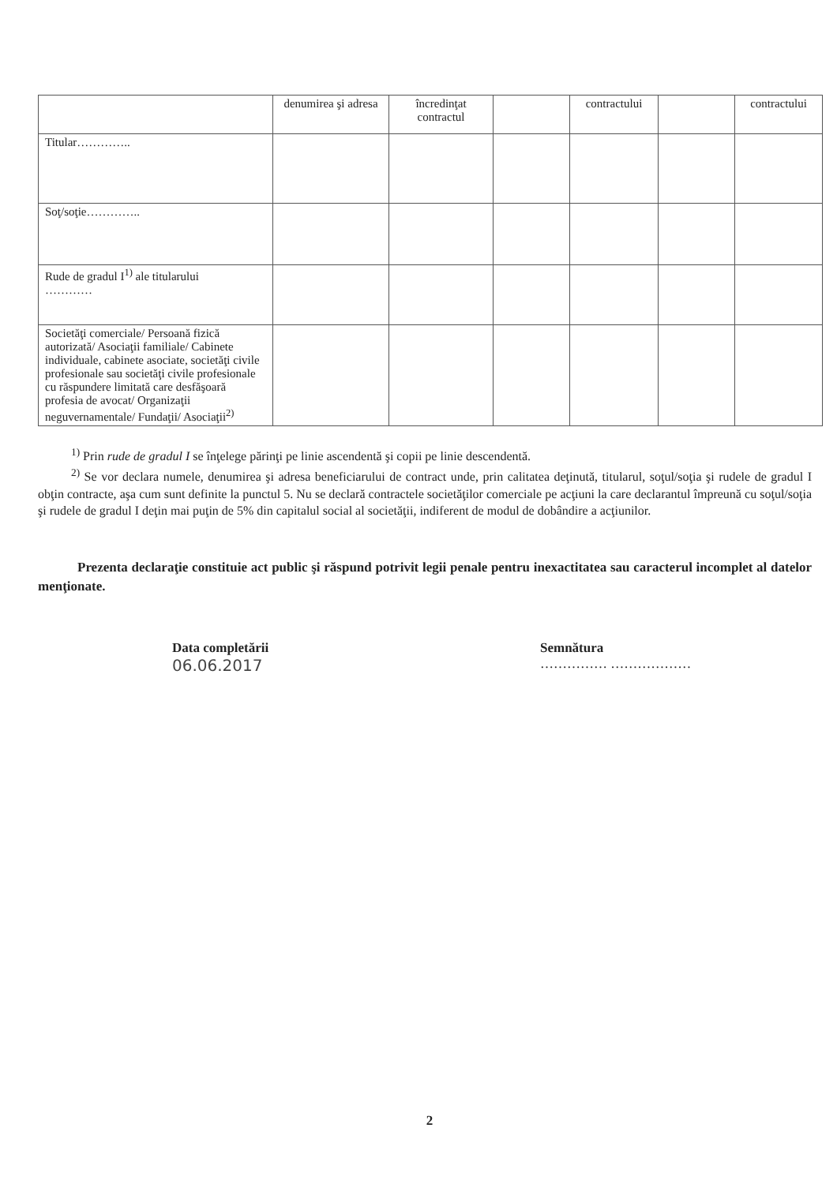| | denumirea şi adresa | încredinţat contractul | | contractului | | contractului |
| Titular………….. | | | | | | |
| Soţ/soţie………….. | | | | | | |
| Rude de gradul I<sup>1)</sup> ale titularului ………… | | | | | | |
| Societăţi comerciale/ Persoană fizică autorizată/ Asociaţii familiale/ Cabinete individuale, cabinete asociate, societăţi civile profesionale sau societăţi civile profesionale cu răspundere limitată care desfăşoară profesia de avocat/ Organizaţii neguvernamentale/ Fundaţii/ Asociaţii<sup>2)</sup> | | | | | | |
<sup>1)</sup> Prin rude de gradul I se înţelege părinţi pe linie ascendentă şi copii pe linie descendentă.
<sup>2)</sup> Se vor declara numele, denumirea şi adresa beneficiarului de contract unde, prin calitatea deţinută, titularul, soţul/soţia şi rudele de gradul I obţin contracte, aşa cum sunt definite la punctul 5. Nu se declară contractele societăţilor comerciale pe acţiuni la care declarantul împreună cu soţul/soţia şi rudele de gradul I deţin mai puţin de 5% din capitalul social al societăţii, indiferent de modul de dobândire a acţiunilor.
Prezenta declaraţie constituie act public şi răspund potrivit legii penale pentru inexactitatea sau caracterul incomplet al datelor menţionate.
Data completării
06.06.2017
Semnătura
…………… ………………
2